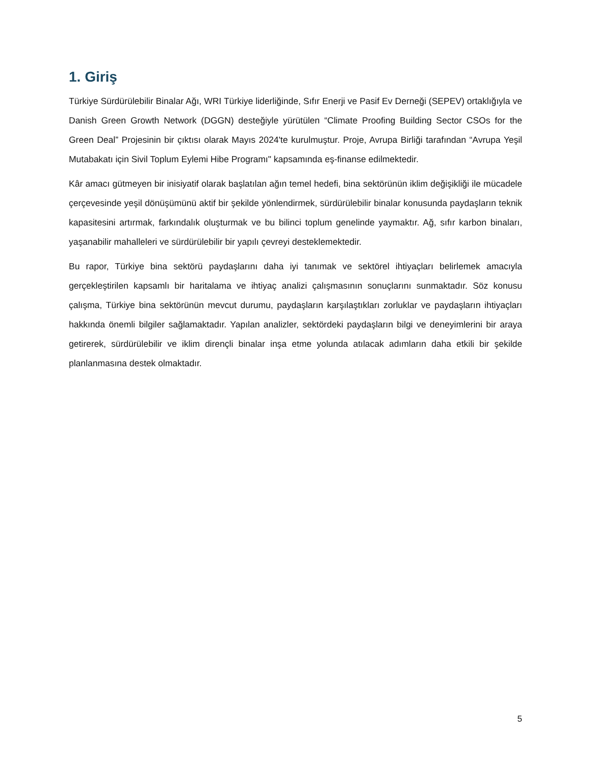1. Giriş
Türkiye Sürdürülebilir Binalar Ağı, WRI Türkiye liderliğinde, Sıfır Enerji ve Pasif Ev Derneği (SEPEV) ortaklığıyla ve Danish Green Growth Network (DGGN) desteğiyle yürütülen “Climate Proofing Building Sector CSOs for the Green Deal” Projesinin bir çıktısı olarak Mayıs 2024'te kurulmuştur. Proje, Avrupa Birliği tarafından “Avrupa Yeşil Mutabakatı için Sivil Toplum Eylemi Hibe Programı" kapsamında eş-finanse edilmektedir.
Kâr amacı gütmeyen bir inisiyatif olarak başlatılan ağın temel hedefi, bina sektörünün iklim değişikliği ile mücadele çerçevesinde yeşil dönüşümünü aktif bir şekilde yönlendirmek, sürdürülebilir binalar konusunda paydaşların teknik kapasitesini artırmak, farkındalık oluşturmak ve bu bilinci toplum genelinde yaymaktır. Ağ, sıfır karbon binaları, yaşanabilir mahalleleri ve sürdürülebilir bir yapılı çevreyi desteklemektedir.
Bu rapor, Türkiye bina sektörü paydaşlarını daha iyi tanımak ve sektörel ihtiyaçları belirlemek amacıyla gerçekleştirilen kapsamlı bir haritalama ve ihtiyaç analizi çalışmasının sonuçlarını sunmaktadır. Söz konusu çalışma, Türkiye bina sektörünün mevcut durumu, paydaşların karşılaştıkları zorluklar ve paydaşların ihtiyaçları hakkında önemli bilgiler sağlamaktadır. Yapılan analizler, sektördeki paydaşların bilgi ve deneyimlerini bir araya getirerek, sürdürülebilir ve iklim dirençli binalar inşa etme yolunda atılacak adımların daha etkili bir şekilde planlanmasına destek olmaktadır.
5